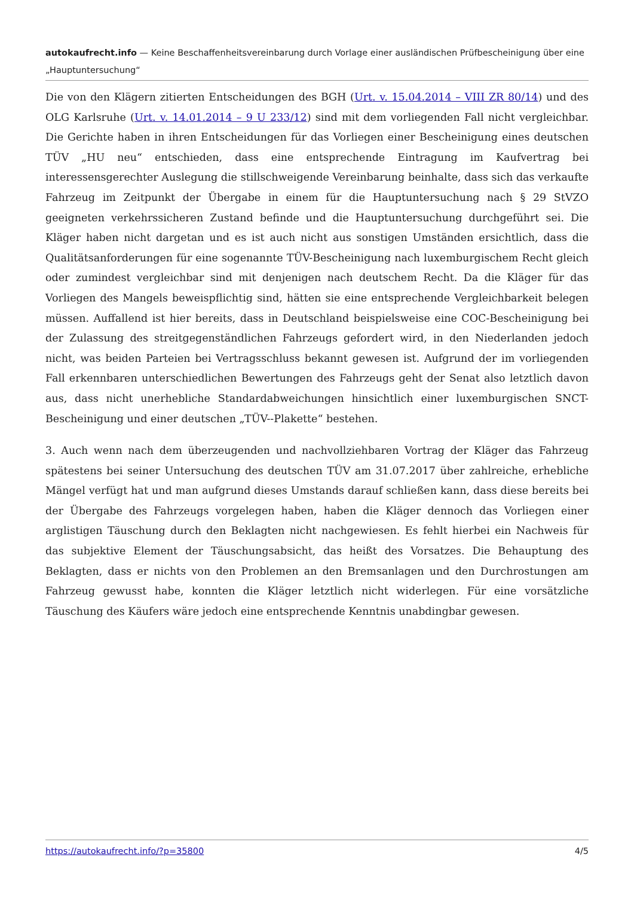autokaufrecht.info — Keine Beschaffenheitsvereinbarung durch Vorlage einer ausländischen Prüfbescheinigung über eine „Hauptuntersuchung“
Die von den Klägern zitierten Entscheidungen des BGH (Urt. v. 15.04.2014 – VIII ZR 80/14) und des OLG Karlsruhe (Urt. v. 14.01.2014 – 9 U 233/12) sind mit dem vorliegenden Fall nicht vergleichbar. Die Gerichte haben in ihren Entscheidungen für das Vorliegen einer Bescheinigung eines deutschen TÜV „HU neu“ entschieden, dass eine entsprechende Eintragung im Kaufvertrag bei interessensgerechter Auslegung die stillschweigende Vereinbarung beinhalte, dass sich das verkaufte Fahrzeug im Zeitpunkt der Übergabe in einem für die Hauptuntersuchung nach § 29 StVZO geeigneten verkehrssicheren Zustand befinde und die Hauptuntersuchung durchgeführt sei. Die Kläger haben nicht dargetan und es ist auch nicht aus sonstigen Umständen ersichtlich, dass die Qualitätsanforderungen für eine sogenannte TÜV-Bescheinigung nach luxemburgischem Recht gleich oder zumindest vergleichbar sind mit denjenigen nach deutschem Recht. Da die Kläger für das Vorliegen des Mangels beweispflichtig sind, hätten sie eine entsprechende Vergleichbarkeit belegen müssen. Auffallend ist hier bereits, dass in Deutschland beispielsweise eine COC-Bescheinigung bei der Zulassung des streitgegenständlichen Fahrzeugs gefordert wird, in den Niederlanden jedoch nicht, was beiden Parteien bei Vertragsschluss bekannt gewesen ist. Aufgrund der im vorliegenden Fall erkennbaren unterschiedlichen Bewertungen des Fahrzeugs geht der Senat also letztlich davon aus, dass nicht unerhebliche Standardabweichungen hinsichtlich einer luxemburgischen SNCT-Bescheinigung und einer deutschen „TÜV--Plakette“ bestehen.
3. Auch wenn nach dem überzeugenden und nachvollziehbaren Vortrag der Kläger das Fahrzeug spätestens bei seiner Untersuchung des deutschen TÜV am 31.07.2017 über zahlreiche, erhebliche Mängel verfügt hat und man aufgrund dieses Umstands darauf schließen kann, dass diese bereits bei der Übergabe des Fahrzeugs vorgelegen haben, haben die Kläger dennoch das Vorliegen einer arglistigen Täuschung durch den Beklagten nicht nachgewiesen. Es fehlt hierbei ein Nachweis für das subjektive Element der Täuschungsabsicht, das heißt des Vorsatzes. Die Behauptung des Beklagten, dass er nichts von den Problemen an den Bremsanlagen und den Durchrostungen am Fahrzeug gewusst habe, konnten die Kläger letztlich nicht widerlegen. Für eine vorsätzliche Täuschung des Käufers wäre jedoch eine entsprechende Kenntnis unabdingbar gewesen.
https://autokaufrecht.info/?p=35800 4/5